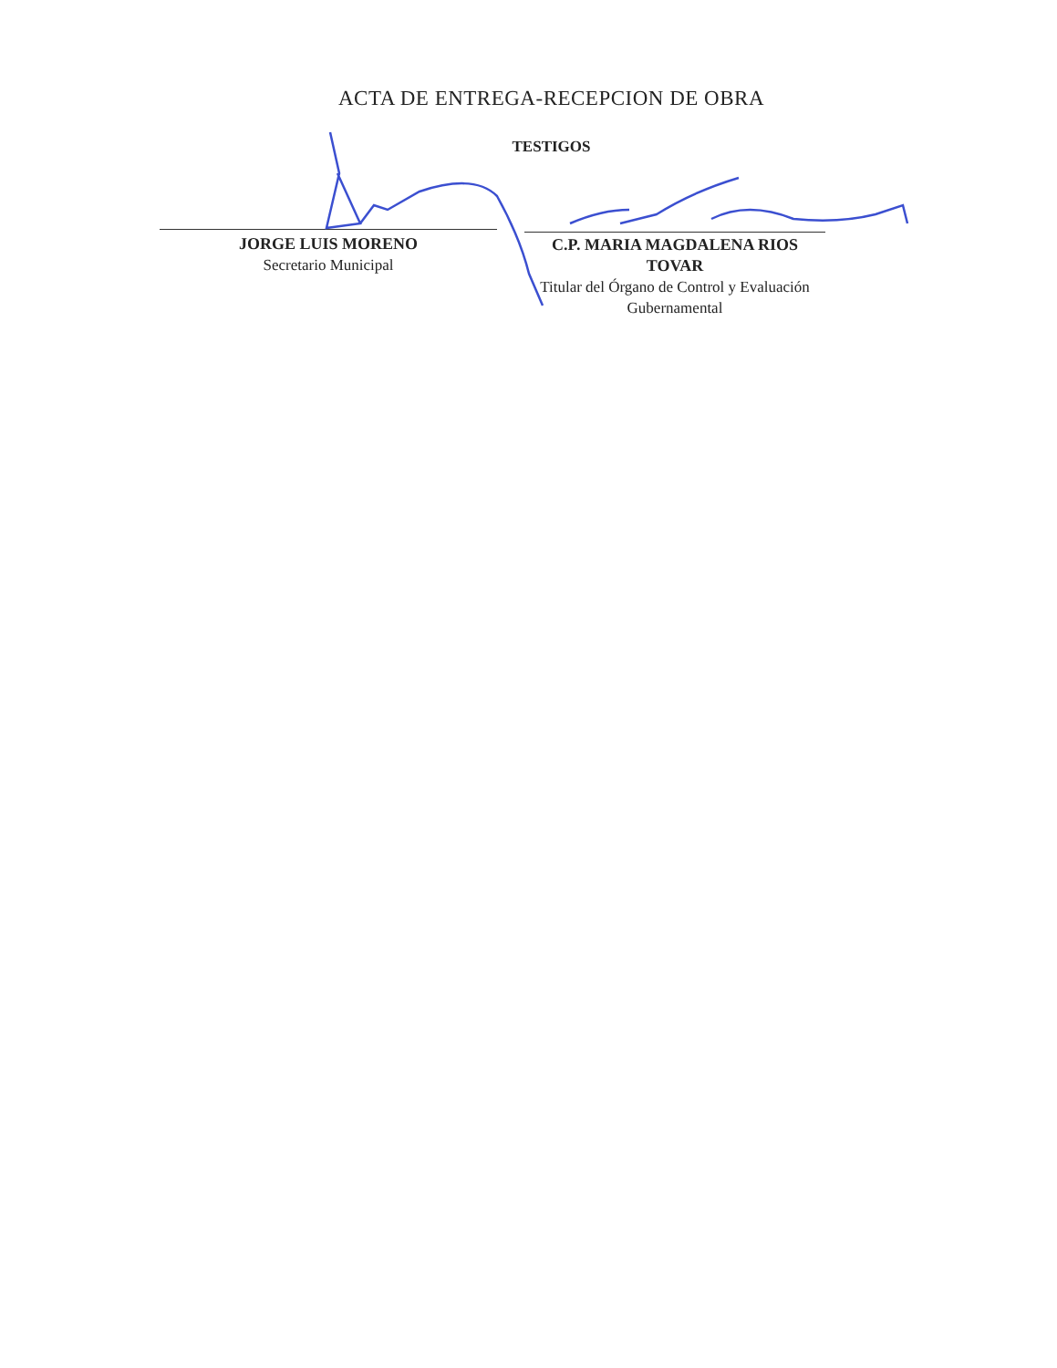ACTA DE ENTREGA-RECEPCION DE OBRA
TESTIGOS
JORGE LUIS MORENO
Secretario Municipal
C.P. MARIA MAGDALENA RIOS TOVAR
Titular del Órgano de Control y Evaluación
Gubernamental